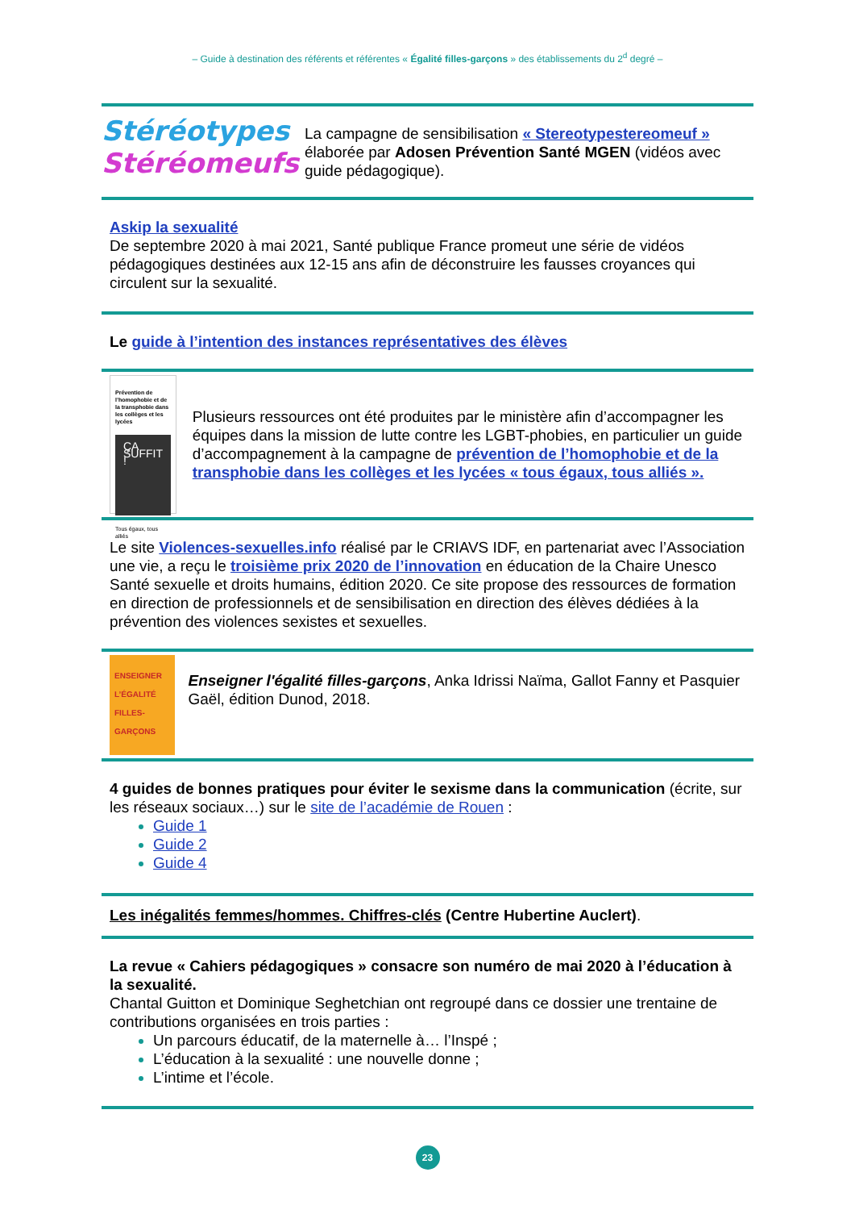– Guide à destination des référents et référentes « Égalité filles-garçons » des établissements du 2<sup>d</sup> degré –
Stéréotypes
Stéréomeufs
La campagne de sensibilisation « Stereotypestereomeuf » élaborée par Adosen Prévention Santé MGEN (vidéos avec guide pédagogique).
Askip la sexualité
De septembre 2020 à mai 2021, Santé publique France promeut une série de vidéos pédagogiques destinées aux 12-15 ans afin de déconstruire les fausses croyances qui circulent sur la sexualité.
Le guide à l’intention des instances représentatives des élèves
Prévention de l’homophobie et de la transphobie dans les collèges et les lycées
ÇA SUFFIT !
Tous égaux, tous alliés
Plusieurs ressources ont été produites par le ministère afin d’accompagner les équipes dans la mission de lutte contre les LGBT-phobies, en particulier un guide d’accompagnement à la campagne de prévention de l’homophobie et de la transphobie dans les collèges et les lycées « tous égaux, tous alliés ».
Le site Violences-sexuelles.info réalisé par le CRIAVS IDF, en partenariat avec l’Association une vie, a reçu le troisième prix 2020 de l’innovation en éducation de la Chaire Unesco Santé sexuelle et droits humains, édition 2020. Ce site propose des ressources de formation en direction de professionnels et de sensibilisation en direction des élèves dédiées à la prévention des violences sexistes et sexuelles.
ENSEIGNER
L’ÉGALITÉ
FILLES-GARÇONS
Enseigner l'égalité filles-garçons, Anka Idrissi Naïma, Gallot Fanny et Pasquier Gaël, édition Dunod, 2018.
4 guides de bonnes pratiques pour éviter le sexisme dans la communication (écrite, sur les réseaux sociaux…) sur le site de l’académie de Rouen :
Guide 1
Guide 2
Guide 4
Les inégalités femmes/hommes. Chiffres-clés (Centre Hubertine Auclert).
La revue « Cahiers pédagogiques » consacre son numéro de mai 2020 à l’éducation à la sexualité.
Chantal Guitton et Dominique Seghetchian ont regroupé dans ce dossier une trentaine de contributions organisées en trois parties :
Un parcours éducatif, de la maternelle à… l’Inspé ;
L’éducation à la sexualité : une nouvelle donne ;
L’intime et l’école.
23